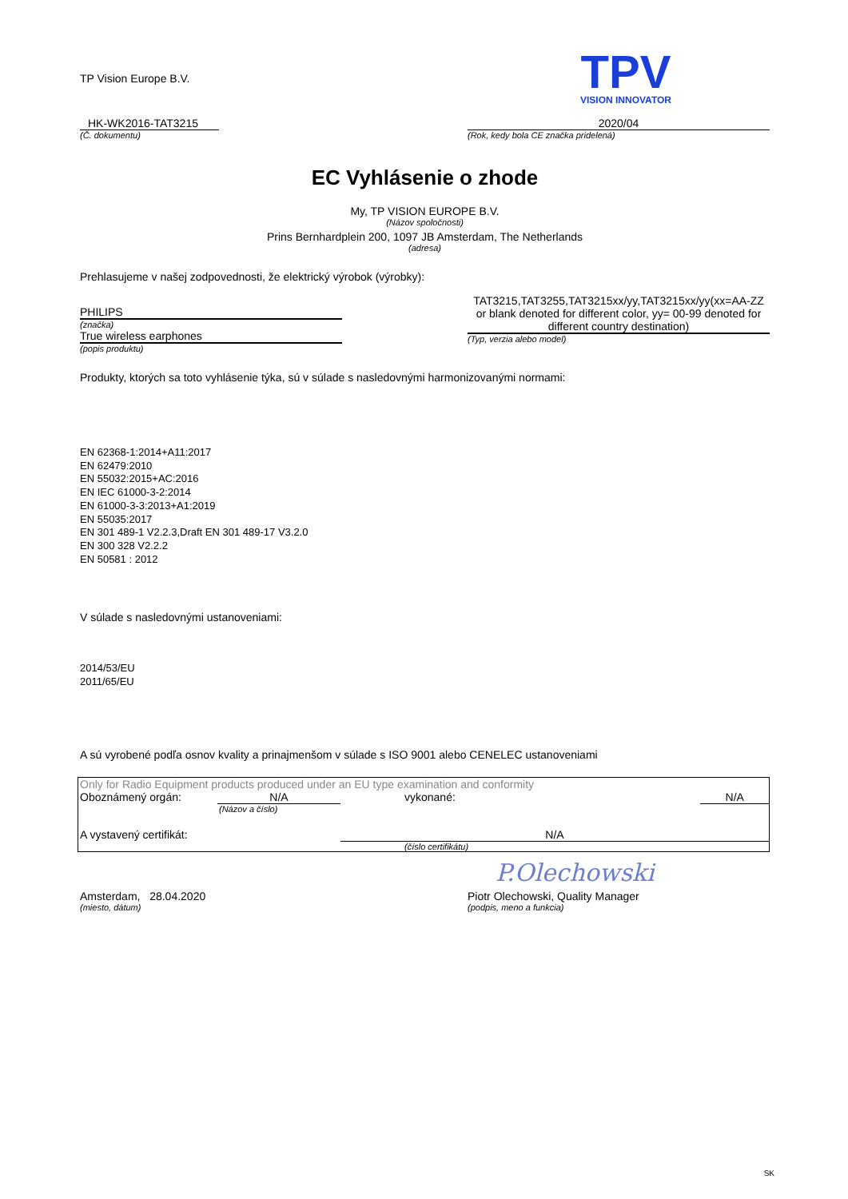TP Vision Europe B.V.
TPV
VISION INNOVATOR
HK-WK2016-TAT3215
(Č. dokumentu)
2020/04
(Rok, kedy bola CE značka pridelená)
EC Vyhlásenie o zhode
My, TP VISION EUROPE B.V.
(Názov spoločnosti)
Prins Bernhardplein 200, 1097 JB Amsterdam, The Netherlands
(adresa)
Prehlasujeme v našej zodpovednosti, že elektrický výrobok (výrobky):
PHILIPS
(značka)
True wireless earphones
(popis produktu)
TAT3215,TAT3255,TAT3215xx/yy,TAT3215xx/yy(xx=AA-ZZ or blank denoted for different color, yy= 00-99 denoted for different country destination)
(Typ, verzia alebo model)
Produkty, ktorých sa toto vyhlásenie týka, sú v súlade s nasledovnými harmonizovanými normami:
EN 62368-1:2014+A11:2017
EN 62479:2010
EN 55032:2015+AC:2016
EN IEC 61000-3-2:2014
EN 61000-3-3:2013+A1:2019
EN 55035:2017
EN 301 489-1 V2.2.3,Draft EN 301 489-17 V3.2.0
EN 300 328 V2.2.2
EN 50581 : 2012
V súlade s nasledovnými ustanoveniami:
2014/53/EU
2011/65/EU
A sú vyrobené podľa osnov kvality a prinajmenšom v súlade s ISO 9001 alebo CENELEC ustanoveniami
| Only for Radio Equipment products produced under an EU type examination and conformity | | | |
| Oboznámený orgán: | N/A | vykonané: | N/A |
| | (Názov a číslo) | | |
| A vystavený certifikát: | | N/A | |
| | | (číslo certifikátu) | |
P.Olechowski
Amsterdam, 28.04.2020
(miesto, dátum)
Piotr Olechowski, Quality Manager
(podpis, meno a funkcia)
SK